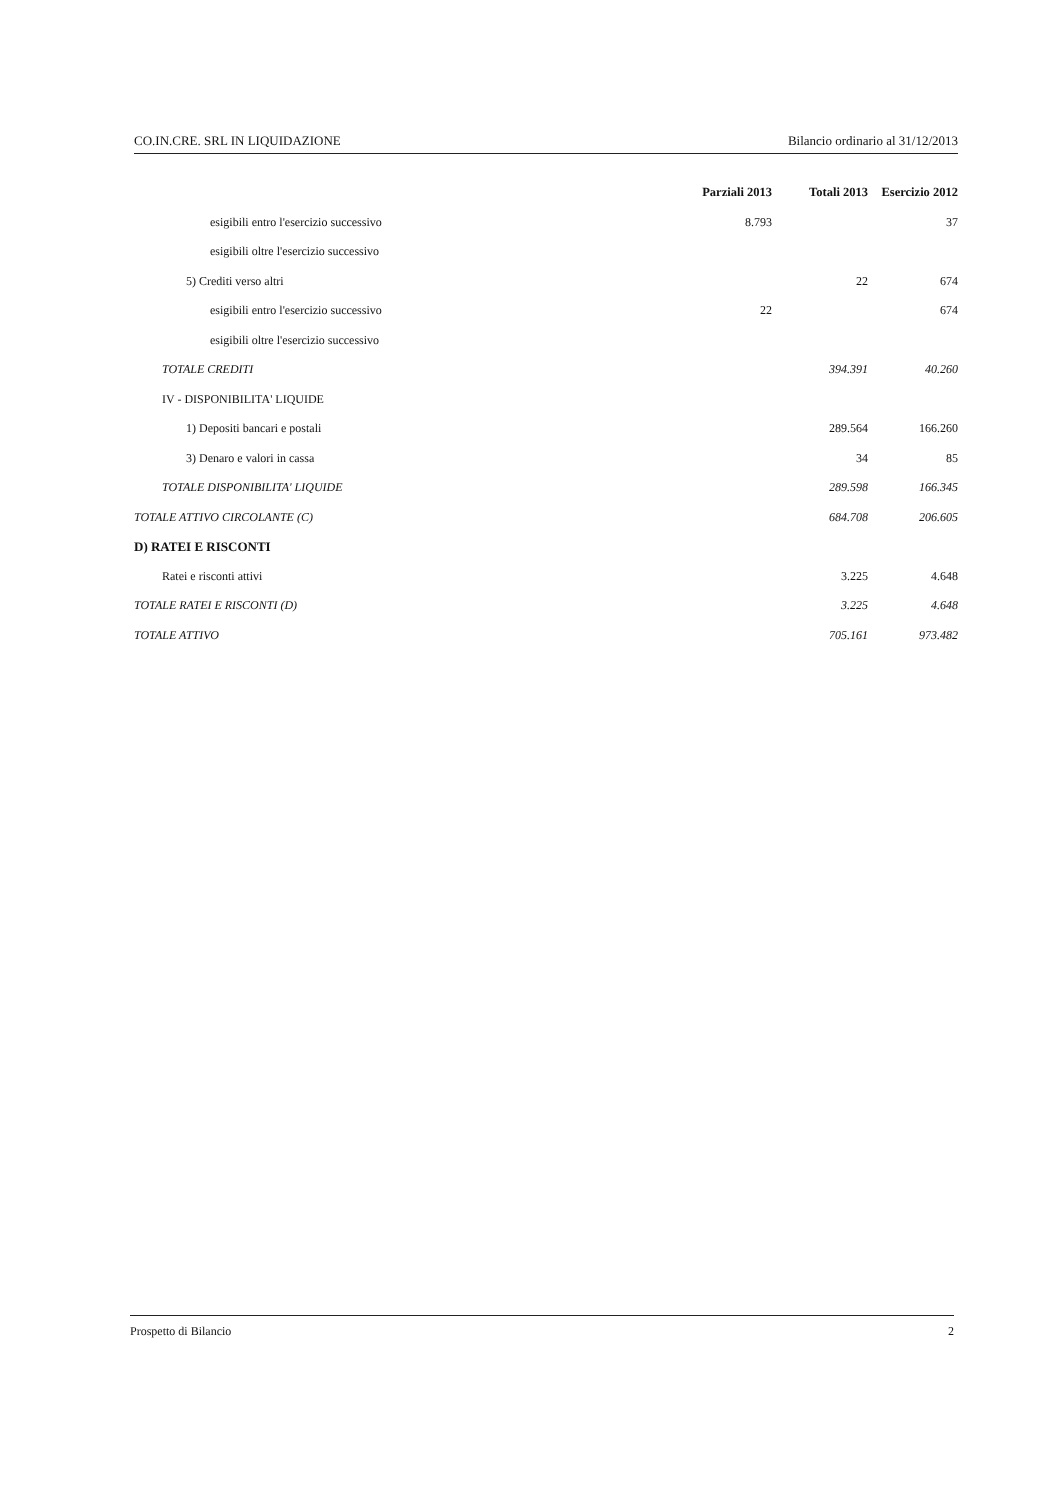CO.IN.CRE. SRL IN LIQUIDAZIONE Bilancio ordinario al 31/12/2013
| | Parziali 2013 | Totali 2013 | Esercizio 2012 |
| esigibili entro l'esercizio successivo | 8.793 | | 37 |
| esigibili oltre l'esercizio successivo | | | |
| 5) Crediti verso altri | | 22 | 674 |
| esigibili entro l'esercizio successivo | 22 | | 674 |
| esigibili oltre l'esercizio successivo | | | |
| TOTALE CREDITI | | 394.391 | 40.260 |
| IV - DISPONIBILITA' LIQUIDE | | | |
| 1) Depositi bancari e postali | | 289.564 | 166.260 |
| 3) Denaro e valori in cassa | | 34 | 85 |
| TOTALE DISPONIBILITA' LIQUIDE | | 289.598 | 166.345 |
| TOTALE ATTIVO CIRCOLANTE (C) | | 684.708 | 206.605 |
| D) RATEI E RISCONTI | | | |
| Ratei e risconti attivi | | 3.225 | 4.648 |
| TOTALE RATEI E RISCONTI (D) | | 3.225 | 4.648 |
| TOTALE ATTIVO | | 705.161 | 973.482 |
Prospetto di Bilancio 2